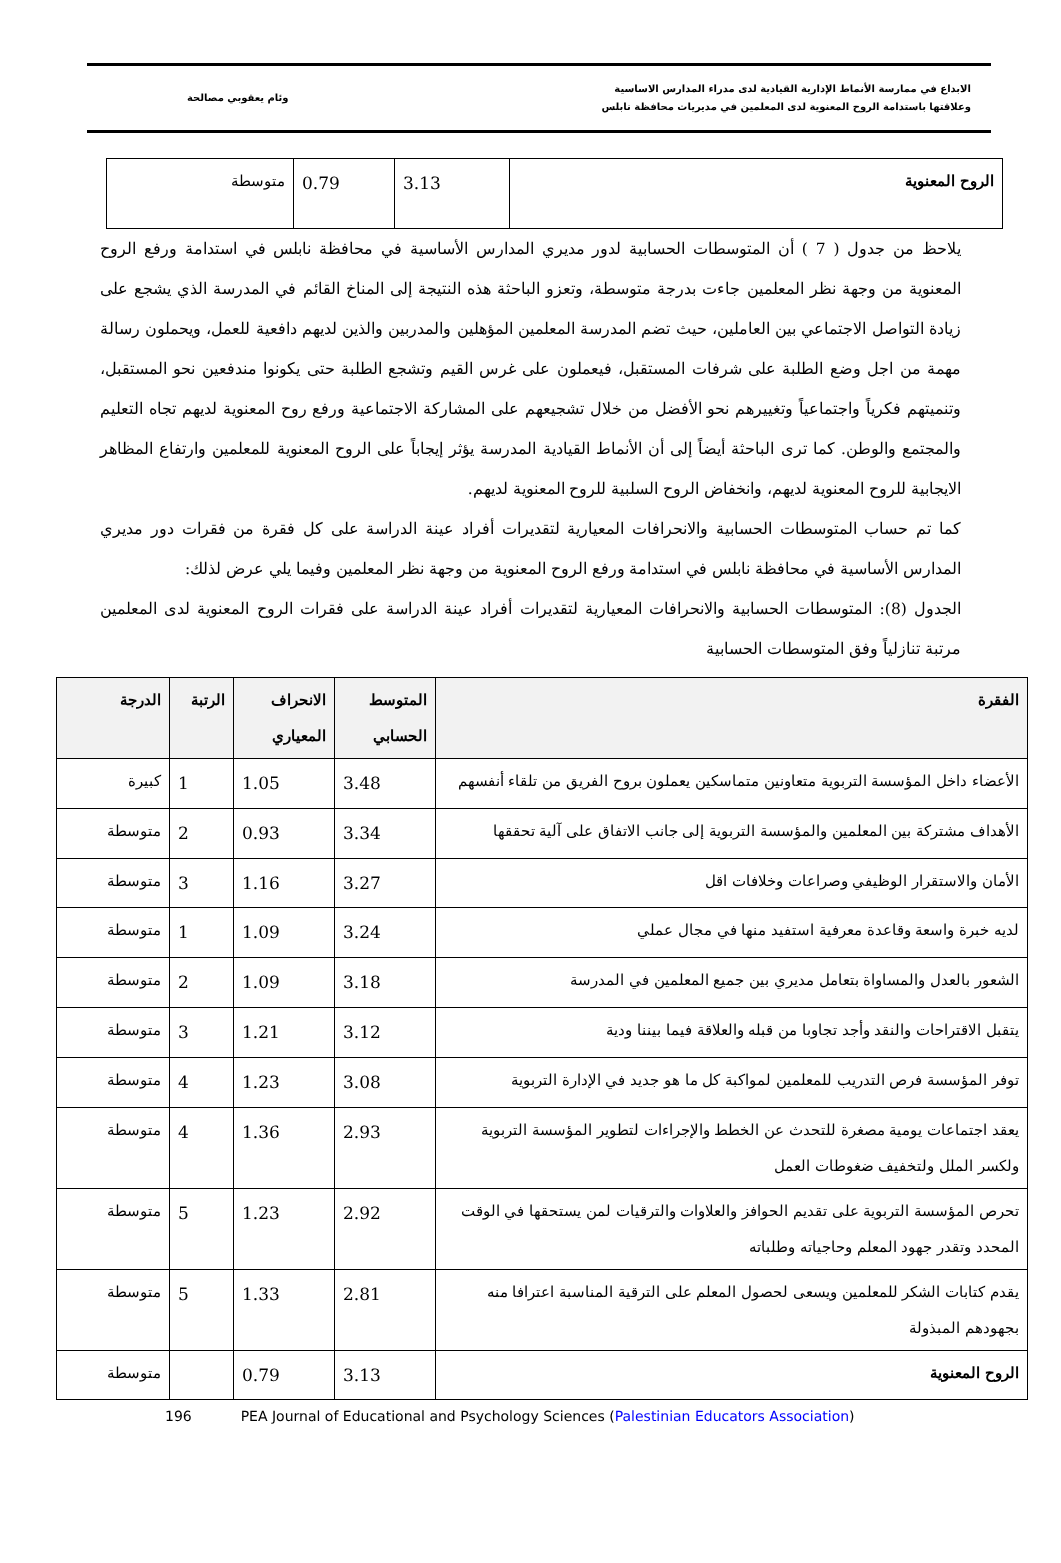الابداع في ممارسة الأنماط الإدارية القيادية لدى مدراء المدارس الاساسية
وعلاقتها باستدامة الروح المعنوية لدى المعلمين في مديريات محافظة نابلس
وئام يعقوبي مصالحة
| الروح المعنوية | 3.13 | 0.79 | متوسطة |
يلاحظ من جدول ( 7 ) أن المتوسطات الحسابية لدور مديري المدارس الأساسية في محافظة نابلس في استدامة ورفع الروح المعنوية من وجهة نظر المعلمين جاءت بدرجة متوسطة، وتعزو الباحثة هذه النتيجة إلى المناخ القائم في المدرسة الذي يشجع على زيادة التواصل الاجتماعي بين العاملين، حيث تضم المدرسة المعلمين المؤهلين والمدربين والذين لديهم دافعية للعمل، ويحملون رسالة مهمة من اجل وضع الطلبة على شرفات المستقبل، فيعملون على غرس القيم وتشجع الطلبة حتى يكونوا مندفعين نحو المستقبل، وتنميتهم فكرياً واجتماعياً وتغييرهم نحو الأفضل من خلال تشجيعهم على المشاركة الاجتماعية ورفع روح المعنوية لديهم تجاه التعليم والمجتمع والوطن. كما ترى الباحثة أيضاً إلى أن الأنماط القيادية المدرسة يؤثر إيجاباً على الروح المعنوية للمعلمين وارتفاع المظاهر الايجابية للروح المعنوية لديهم، وانخفاض الروح السلبية للروح المعنوية لديهم.
كما تم حساب المتوسطات الحسابية والانحرافات المعيارية لتقديرات أفراد عينة الدراسة على كل فقرة من فقرات دور مديري المدارس الأساسية في محافظة نابلس في استدامة ورفع الروح المعنوية من وجهة نظر المعلمين وفيما يلي عرض لذلك:
الجدول (8): المتوسطات الحسابية والانحرافات المعيارية لتقديرات أفراد عينة الدراسة على فقرات الروح المعنوية لدى المعلمين مرتبة تنازلياً وفق المتوسطات الحسابية
| الفقرة | المتوسط الحسابي | الانحراف المعياري | الرتبة | الدرجة |
| --- | --- | --- | --- | --- |
| الأعضاء داخل المؤسسة التربوية متعاونين متماسكين يعملون بروح الفريق من تلقاء أنفسهم | 3.48 | 1.05 | 1 | كبيرة |
| الأهداف مشتركة بين المعلمين والمؤسسة التربوية إلى جانب الاتفاق على آلية تحققها | 3.34 | 0.93 | 2 | متوسطة |
| الأمان والاستقرار الوظيفي وصراعات وخلافات اقل | 3.27 | 1.16 | 3 | متوسطة |
| لديه خبرة واسعة وقاعدة معرفية استفيد منها في مجال عملي | 3.24 | 1.09 | 1 | متوسطة |
| الشعور بالعدل والمساواة بتعامل مديري بين جميع المعلمين في المدرسة | 3.18 | 1.09 | 2 | متوسطة |
| يتقبل الاقتراحات والنقد وأجد تجاوبا من قبله والعلاقة فيما بيننا ودية | 3.12 | 1.21 | 3 | متوسطة |
| توفر المؤسسة فرص التدريب للمعلمين لمواكبة كل ما هو جديد في الإدارة التربوية | 3.08 | 1.23 | 4 | متوسطة |
| يعقد اجتماعات يومية مصغرة للتحدث عن الخطط والإجراءات لتطوير المؤسسة التربوية ولكسر الملل ولتخفيف ضغوطات العمل | 2.93 | 1.36 | 4 | متوسطة |
| تحرص المؤسسة التربوية على تقديم الحوافز والعلاوات والترقيات لمن يستحقها في الوقت المحدد وتقدر جهود المعلم وحاجياته وطلباته | 2.92 | 1.23 | 5 | متوسطة |
| يقدم كتابات الشكر للمعلمين ويسعى لحصول المعلم على الترقية المناسبة اعترافا منه بجهودهم المبذولة | 2.81 | 1.33 | 5 | متوسطة |
| الروح المعنوية | 3.13 | 0.79 | | متوسطة |
196 PEA Journal of Educational and Psychology Sciences (Palestinian Educators Association)